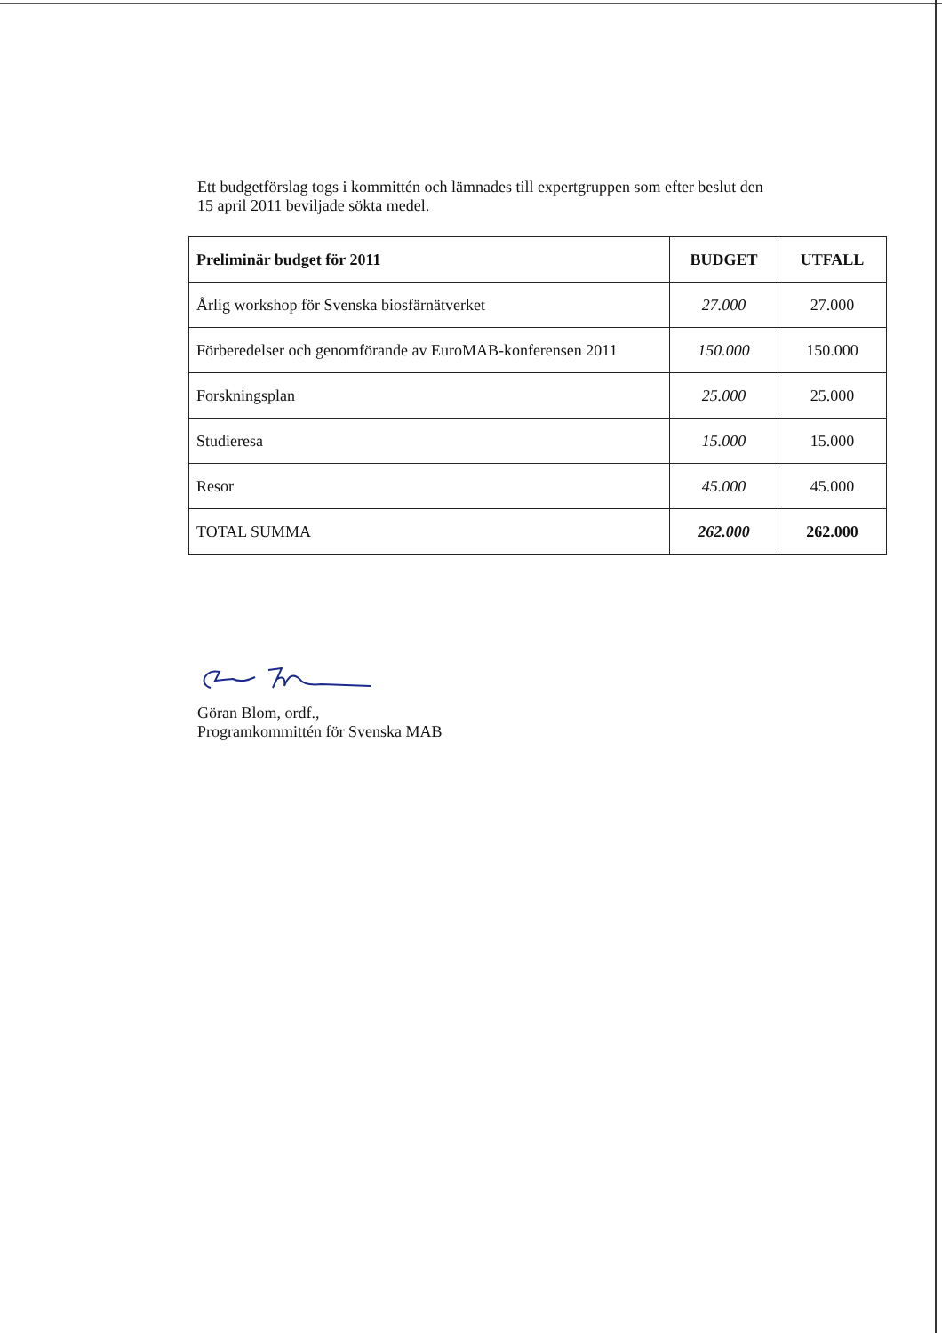Ett budgetförslag togs i kommittén och lämnades till expertgruppen som efter beslut den
15 april 2011 beviljade sökta medel.
| Preliminär budget för 2011 | BUDGET | UTFALL |
| --- | --- | --- |
| Årlig workshop för Svenska biosfärnätverket | 27.000 | 27.000 |
| Förberedelser och genomförande av EuroMAB-konferensen 2011 | 150.000 | 150.000 |
| Forskningsplan | 25.000 | 25.000 |
| Studieresa | 15.000 | 15.000 |
| Resor | 45.000 | 45.000 |
| TOTAL SUMMA | 262.000 | 262.000 |
Göran Blom, ordf.,
Programkommittén för Svenska MAB